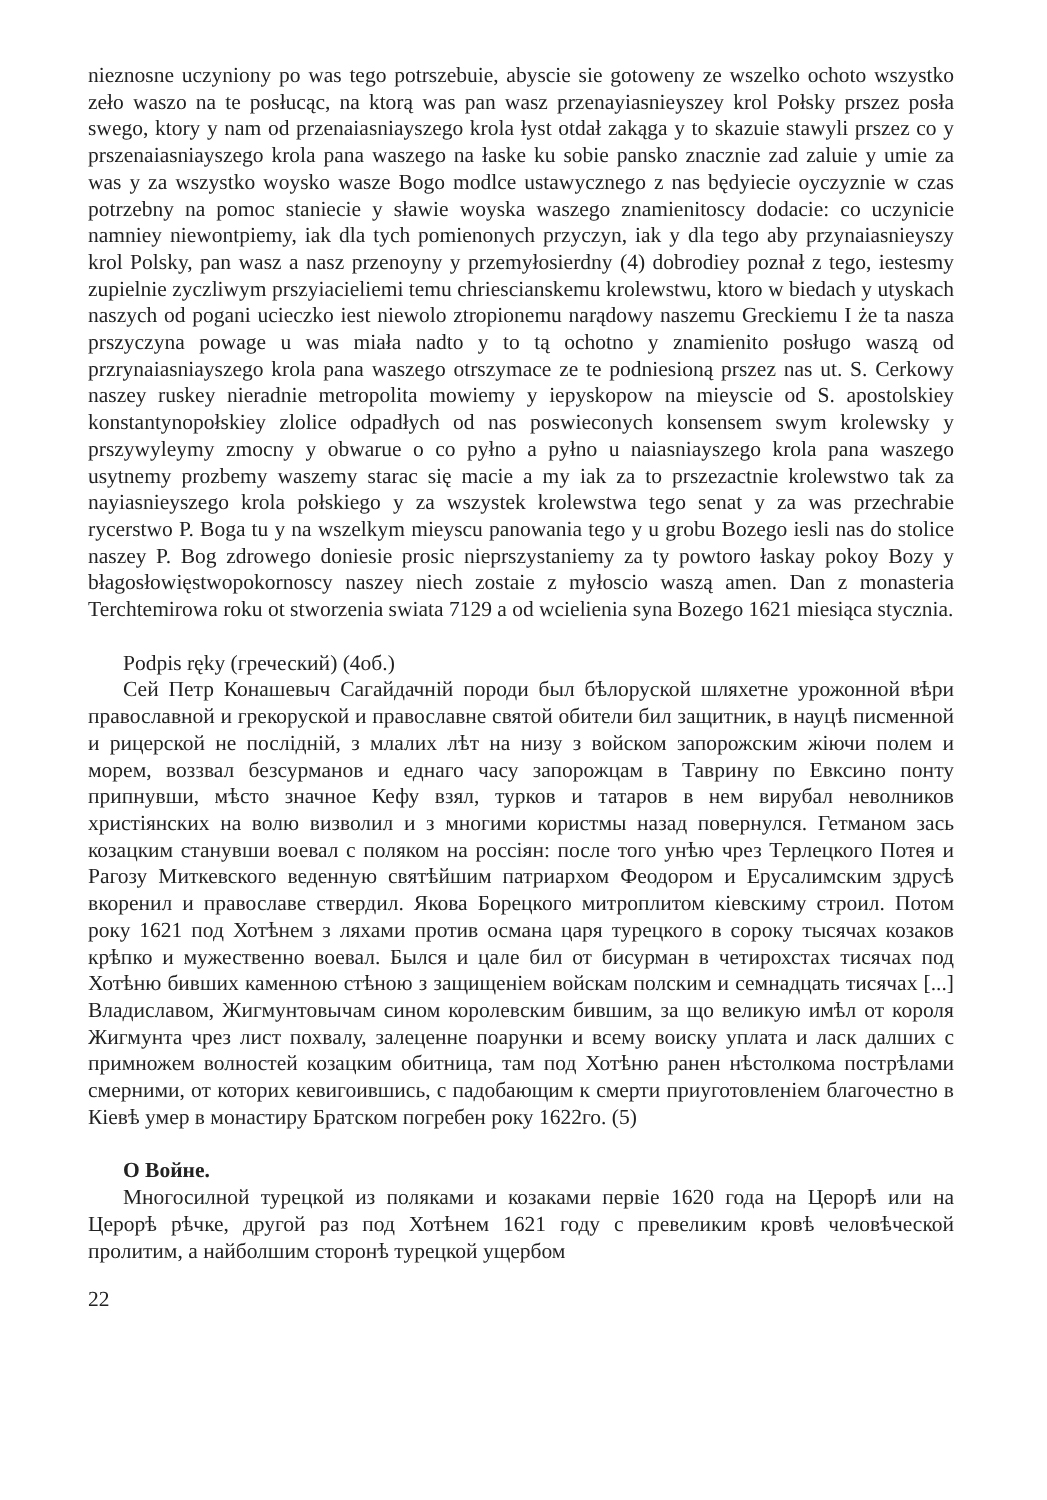nieznosne uczyniony po was tego potrszebuie, abyscie sie gotoweny ze wszelko ochoto wszystko zeło waszo na te posłucąc, na ktorą was pan wasz przenayiasnieyszey krol Połsky prszez posła swego, ktory y nam od przenaiasniayszego krola łyst otdał zakąga y to skazuie stawyli prszez co y prszenaiasniayszego krola pana waszego na łaske ku sobie pansko znacznie zad zaluie y umie za was y za wszystko woysko wasze Bogo modlce ustawycznego z nas będyiecie oyczyznie w czas potrzebny na pomoc staniecie y sławie woyska waszego znamienitoscy dodacie: co uczynicie namniey niewontpiemy, iak dla tych pomienonych przyczyn, iak y dla tego aby przynaiasnieyszy krol Polsky, pan wasz a nasz przenoyny y przemyłosierdny (4) dobrodiey poznał z tego, iestesmy zupielnie zyczliwym prszyiacieliemi temu chriescianskemu krolewstwu, ktoro w biedach y utyskach naszych od pogani ucieczko iest niewolo ztropionemu narądowy naszemu Greckiemu I że ta nasza prszyczyna powage u was miała nadto y to tą ochotno y znamienito posługo waszą od przrynaiasniayszego krola pana waszego otrszymace ze te podniesioną prszez nas ut. S. Cerkowy naszey ruskey nieradnie metropolita mowiemy y iepyskopow na mieyscie od S. apostolskiey konstantynopołskiey zlolice odpadłych od nas poswieconych konsensem swym krolewsky y prszywyleymy zmocny y obwarue o co pyłno a pyłno u naiasniayszego krola pana waszego usytnemy prozbemy waszemy starac się macie a my iak za to prszezactnie krolewstwo tak za nayiasnieyszego krola połskiego y za wszystek krolewstwa tego senat y za was przechrabie rycerstwo P. Boga tu y na wszelkym mieyscu panowania tego y u grobu Bozego iesli nas do stolice naszey P. Bog zdrowego doniesie prosic nieprszystaniemy za ty powtoro łaskay pokoy Bozy y błagosłowięstwopokornoscy naszey niech zostaie z myłoscio waszą amen. Dan z monasteria Terchtemirowa roku ot stworzenia swiata 7129 a od wcielienia syna Bozego 1621 miesiąca stycznia.
Podpis ręky (греческий) (4об.)
Сей Петр Конашевыч Сагайдачній породи был бѣлоруской шляхетне урожонной вѣри православной и грекоруской и православне святой обители бил защитник, в науцѣ писменной и рицерской не послідній, з млалих лѣт на низу з войском запорожским жіючи полем и морем, воззвал безсурманов и еднаго часу запорожцам в Таврину по Евксино понту припнувши, мѣсто значное Кефу взял, турков и татаров в нем вирубал неволников христіянских на волю визволил и з многими користмы назад повернулся. Гетманом зась козацким станувши воевал с поляком на россіян: после того унѣю чрез Терлецкого Потея и Рагозу Миткевского веденную святѣйшим патриархом Феодором и Ерусалимским здрусѣ вкоренил и православе ствердил. Якова Борецкого митроплитом кіевскиму строил. Потом року 1621 под Хотѣнем з ляхами против османа царя турецкого в сороку тысячах козаков крѣпко и мужественно воевал. Былся и цале бил от бисурман в четирохстах тисячах под Хотѣню бивших каменною стѣною з защищеніем войскам полским и семнадцать тисячах [...] Владиславом, Жигмунтовычам сином королевским бившим, за що великую имѣл от короля Жигмунта чрез лист похвалу, залеценне поарунки и всему воиску уплата и ласк далших с примножем волностей козацким обитница, там под Хотѣню ранен нѣстолкома пострѣлами смерними, от которих кевигоившись, с падобающим к смерти приуготовленіем благочестно в Кіевѣ умер в монастиру Братском погребен року 1622го. (5)
О Войне.
Многосилной турецкой из поляками и козаками первіе 1620 года на Церорѣ или на Церорѣ рѣчке, другой раз под Хотѣнем 1621 году с превеликим кровѣ человѣческой пролитим, а найболшим сторонѣ турецкой ущербом
22